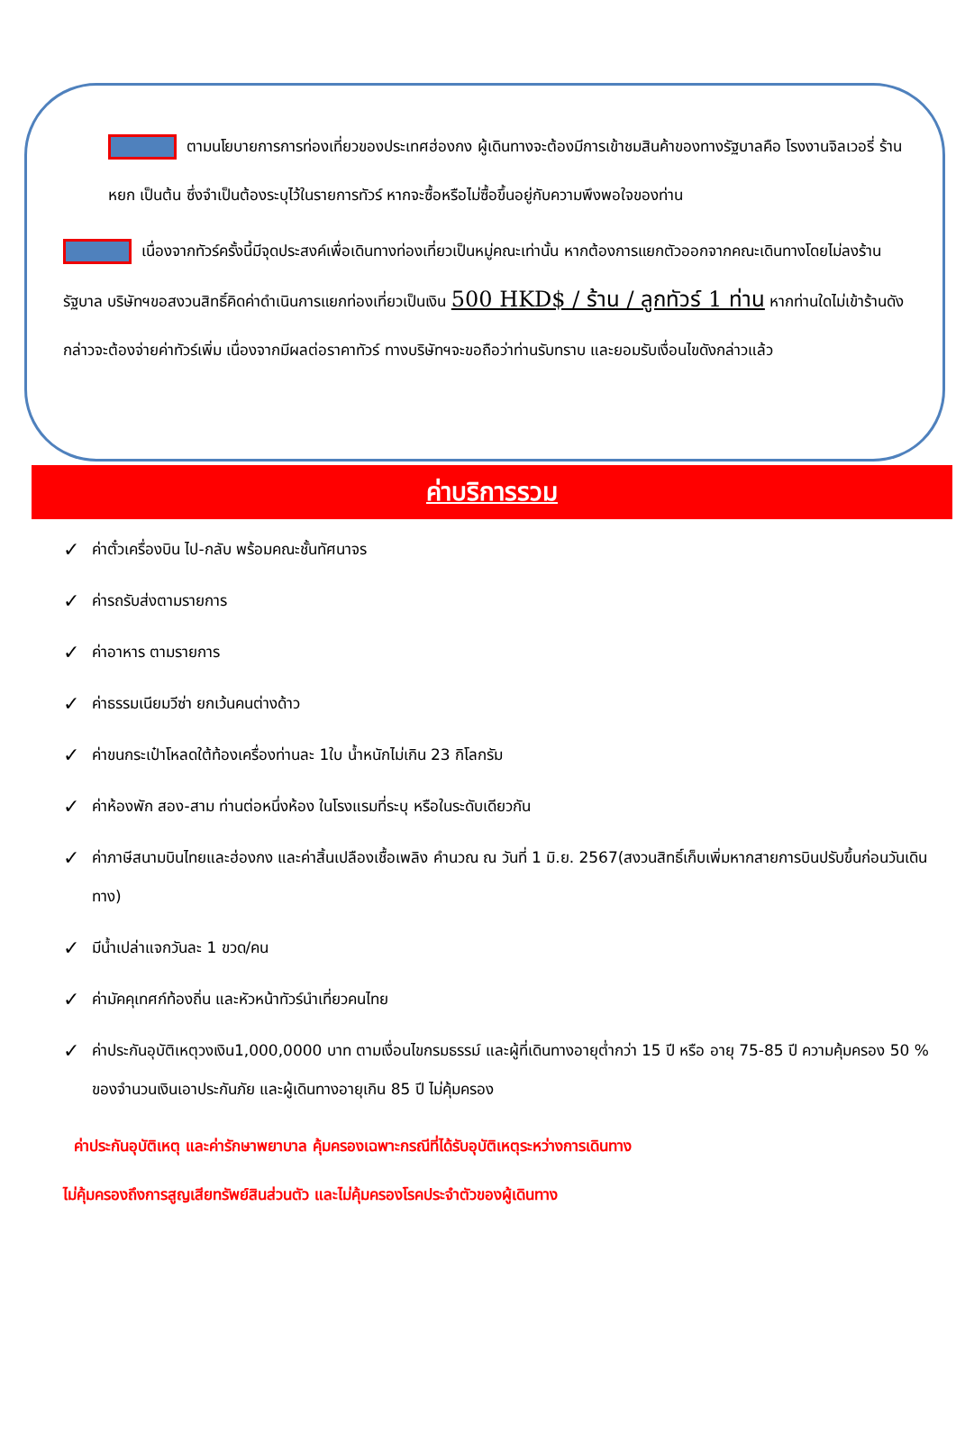ตามนโยบายการการท่องเที่ยวของประเทศฮ่องกง ผู้เดินทางจะต้องมีการเข้าชมสินค้าของทางรัฐบาลคือ โรงงานจิลเวอรี่ ร้านหยก เป็นต้น ซึ่งจำเป็นต้องระบุไว้ในรายการทัวร์ หากจะซื้อหรือไม่ซื้อขึ้นอยู่กับความพึงพอใจของท่าน
เนื่องจากทัวร์ครั้งนี้มีจุดประสงค์เพื่อเดินทางท่องเที่ยวเป็นหมู่คณะเท่านั้น หากต้องการแยกตัวออกจากคณะเดินทางโดยไม่ลงร้านรัฐบาล บริษัทฯขอสงวนสิทธิ์คิดค่าดำเนินการแยกท่องเที่ยวเป็นเงิน 500 HKD$ / ร้าน / ลูกทัวร์ 1 ท่าน หากท่านใดไม่เข้าร้านดังกล่าวจะต้องจ่ายค่าทัวร์เพิ่ม เนื่องจากมีผลต่อราคาทัวร์ ทางบริษัทฯจะขอถือว่าท่านรับทราบ และยอมรับเงื่อนไขดังกล่าวแล้ว
ค่าบริการรวม
✓ ค่าตั๋วเครื่องบิน ไป-กลับ พร้อมคณะชั้นทัศนาจร
✓ ค่ารถรับส่งตามรายการ
✓ ค่าอาหาร ตามรายการ
✓ ค่าธรรมเนียมวีซ่า ยกเว้นคนต่างด้าว
✓ ค่าขนกระเป๋าโหลดใต้ท้องเครื่องท่านละ 1ใบ น้ำหนักไม่เกิน 23 กิโลกรัม
✓ ค่าห้องพัก สอง-สาม ท่านต่อหนึ่งห้อง ในโรงแรมที่ระบุ หรือในระดับเดียวกัน
✓ ค่าภาษีสนามบินไทยและฮ่องกง และค่าสิ้นเปลืองเชื้อเพลิง คำนวณ ณ วันที่ 1 มิ.ย. 2567(สงวนสิทธิ์เก็บเพิ่มหากสายการบินปรับขึ้นก่อนวันเดินทาง)
✓ มีน้ำเปล่าแจกวันละ 1 ขวด/คน
✓ ค่ามัคคุเทศก์ท้องถิ่น และหัวหน้าทัวร์นำเที่ยวคนไทย
✓ ค่าประกันอุบัติเหตุวงเงิน1,000,0000 บาท ตามเงื่อนไขกรมธรรม์ และผู้ที่เดินทางอายุต่ำกว่า 15 ปี หรือ อายุ 75-85 ปี ความคุ้มครอง 50 % ของจำนวนเงินเอาประกันภัย และผู้เดินทางอายุเกิน 85 ปี ไม่คุ้มครอง
ค่าประกันอุบัติเหตุ และค่ารักษาพยาบาล คุ้มครองเฉพาะกรณีที่ได้รับอุบัติเหตุระหว่างการเดินทาง
ไม่คุ้มครองถึงการสูญเสียทรัพย์สินส่วนตัว และไม่คุ้มครองโรคประจำตัวของผู้เดินทาง